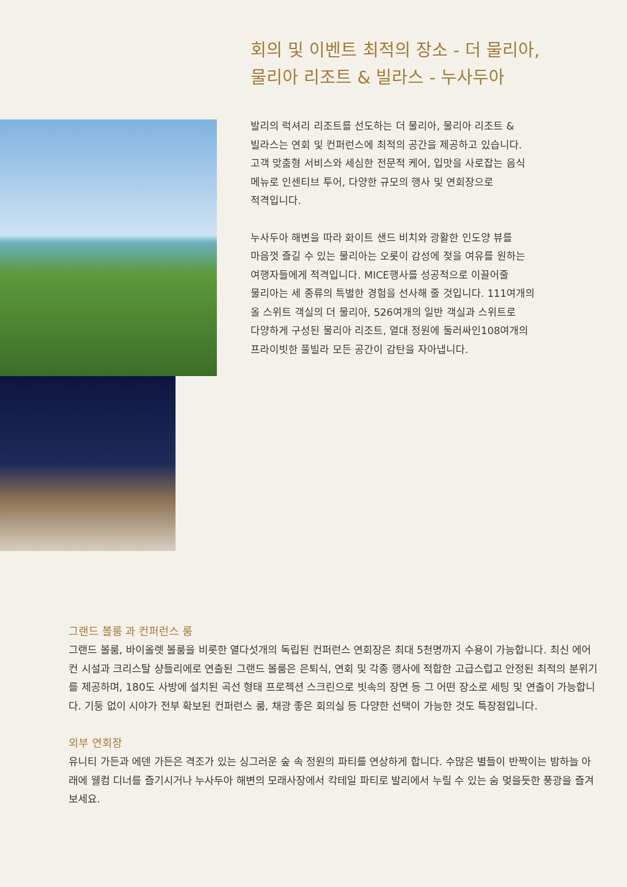회의 및 이벤트 최적의 장소 - 더 물리아,
물리아 리조트 & 빌라스 - 누사두아
발리의 럭셔리 리조트를 선도하는 더 물리아, 물리아 리조트 &
빌라스는 연회 및 컨퍼런스에 최적의 공간을 제공하고 있습니다.
고객 맞춤형 서비스와 세심한 전문적 케어, 입맛을 사로잡는 음식
메뉴로 인센티브 투어, 다양한 규모의 행사 및 연회장으로
적격입니다.
누사두아 해변을 따라 화이트 샌드 비치와 광활한 인도양 뷰를
마음껏 즐길 수 있는 물리아는 오롯이 감성에 젖을 여유를 원하는
여행자들에게 적격입니다. MICE행사를 성공적으로 이끌어줄
물리아는 세 종류의 특별한 경험을 선사해 줄 것입니다. 111여개의
올 스위트 객실의 더 물리아, 526여개의 일반 객실과 스위트로
다양하게 구성된 물리아 리조트, 열대 정원에 둘러싸인108여개의
프라이빗한 풀빌라 모든 공간이 감탄을 자아냅니다.
그랜드 볼룸 과 컨퍼런스 룸
그랜드 볼룸, 바이올렛 볼룸을 비롯한 열다섯개의 독립된 컨퍼런스 연회장은 최대 5천명까지 수용이 가능합니다. 최신 에어컨 시설과 크리스탈 샹들리에로 연출된 그랜드 볼룸은 은퇴식, 연회 및 각종 행사에 적합한 고급스럽고 안정된 최적의 분위기를 제공하며, 180도 사방에 설치된 곡선 형태 프로젝션 스크린으로 빗속의 장면 등 그 어떤 장소로 세팅 및 연출이 가능합니다. 기둥 없이 시야가 전부 확보된 컨퍼런스 룸, 채광 좋은 회의실 등 다양한 선택이 가능한 것도 특장점입니다.
외부 연회장
유니티 가든과 에덴 가든은 격조가 있는 싱그러운 숲 속 정원의 파티를 연상하게 합니다. 수많은 별들이 반짝이는 밤하늘 아래에 웰컴 디너를 즐기시거나 누사두아 해변의 모래사장에서 칵테일 파티로 발리에서 누릴 수 있는 숨 멎을듯한 풍광을 즐겨보세요.